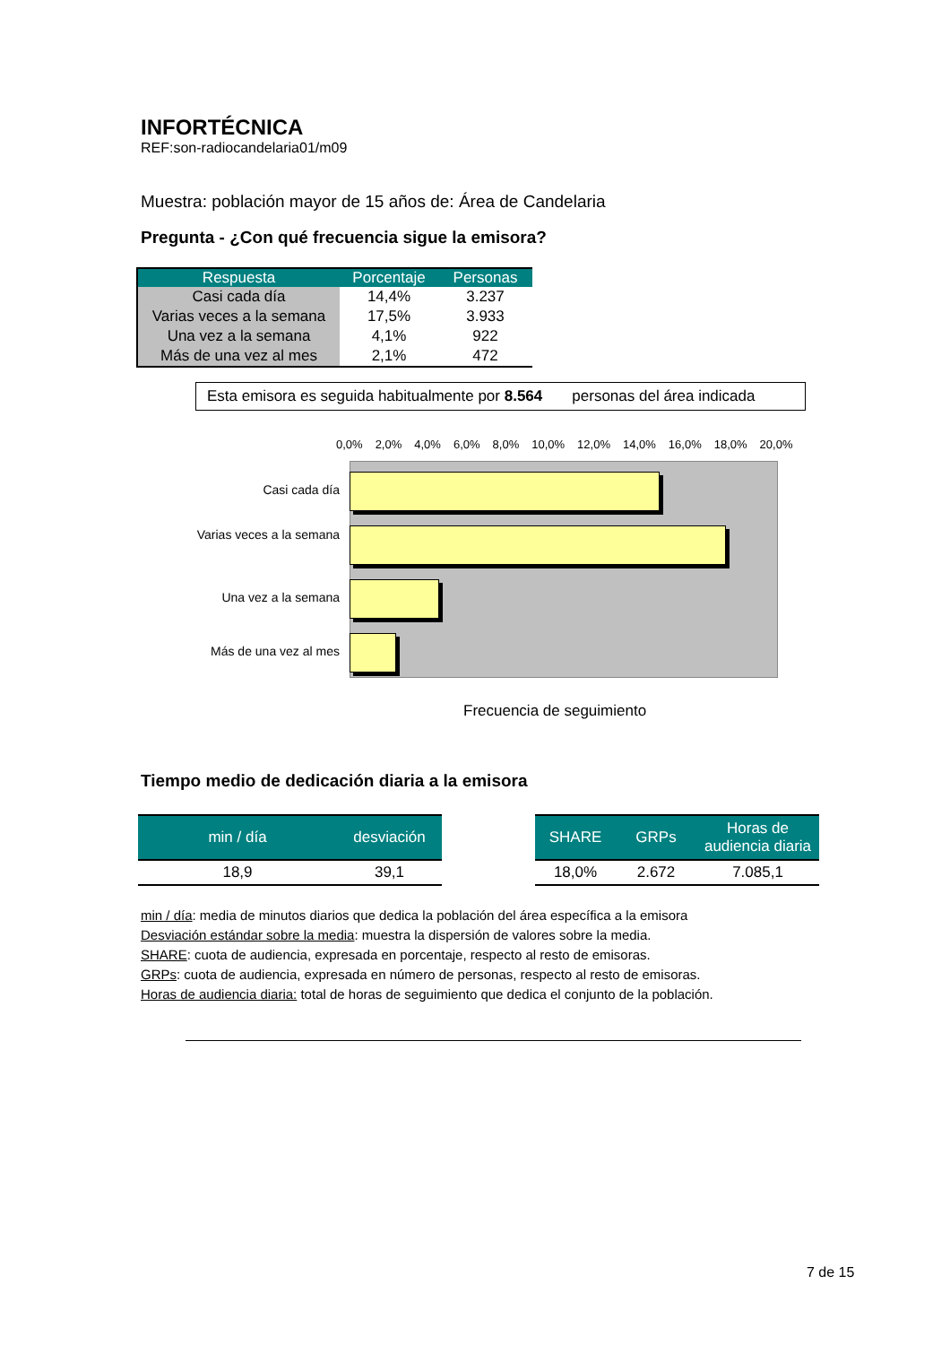INFORTÉCNICA
REF:son-radiocandelaria01/m09
Muestra: población mayor de 15 años de: Área de Candelaria
Pregunta - ¿Con qué frecuencia sigue la emisora?
| Respuesta | Porcentaje | Personas |
| --- | --- | --- |
| Casi cada día | 14,4% | 3.237 |
| Varias veces a la semana | 17,5% | 3.933 |
| Una vez a la semana | 4,1% | 922 |
| Más de una vez al mes | 2,1% | 472 |
Esta emisora es seguida habitualmente por 8.564 personas del área indicada
0,0% 2,0% 4,0% 6,0% 8,0% 10,0% 12,0% 14,0% 16,0% 18,0% 20,0%
Casi cada día
Varias veces a la semana
Una vez a la semana
Más de una vez al mes
Frecuencia de seguimiento
Tiempo medio de dedicación diaria a la emisora
| min / día | desviación |
| --- | --- |
| 18,9 | 39,1 |
| SHARE | GRPs | Horas de audiencia diaria |
| --- | --- | --- |
| 18,0% | 2.672 | 7.085,1 |
min / día: media de minutos diarios que dedica la población del área específica a la emisora
Desviación estándar sobre la media: muestra la dispersión de valores sobre la media.
SHARE: cuota de audiencia, expresada en porcentaje, respecto al resto de emisoras.
GRPs: cuota de audiencia, expresada en número de personas, respecto al resto de emisoras.
Horas de audiencia diaria: total de horas de seguimiento que dedica el conjunto de la población.
7 de 15